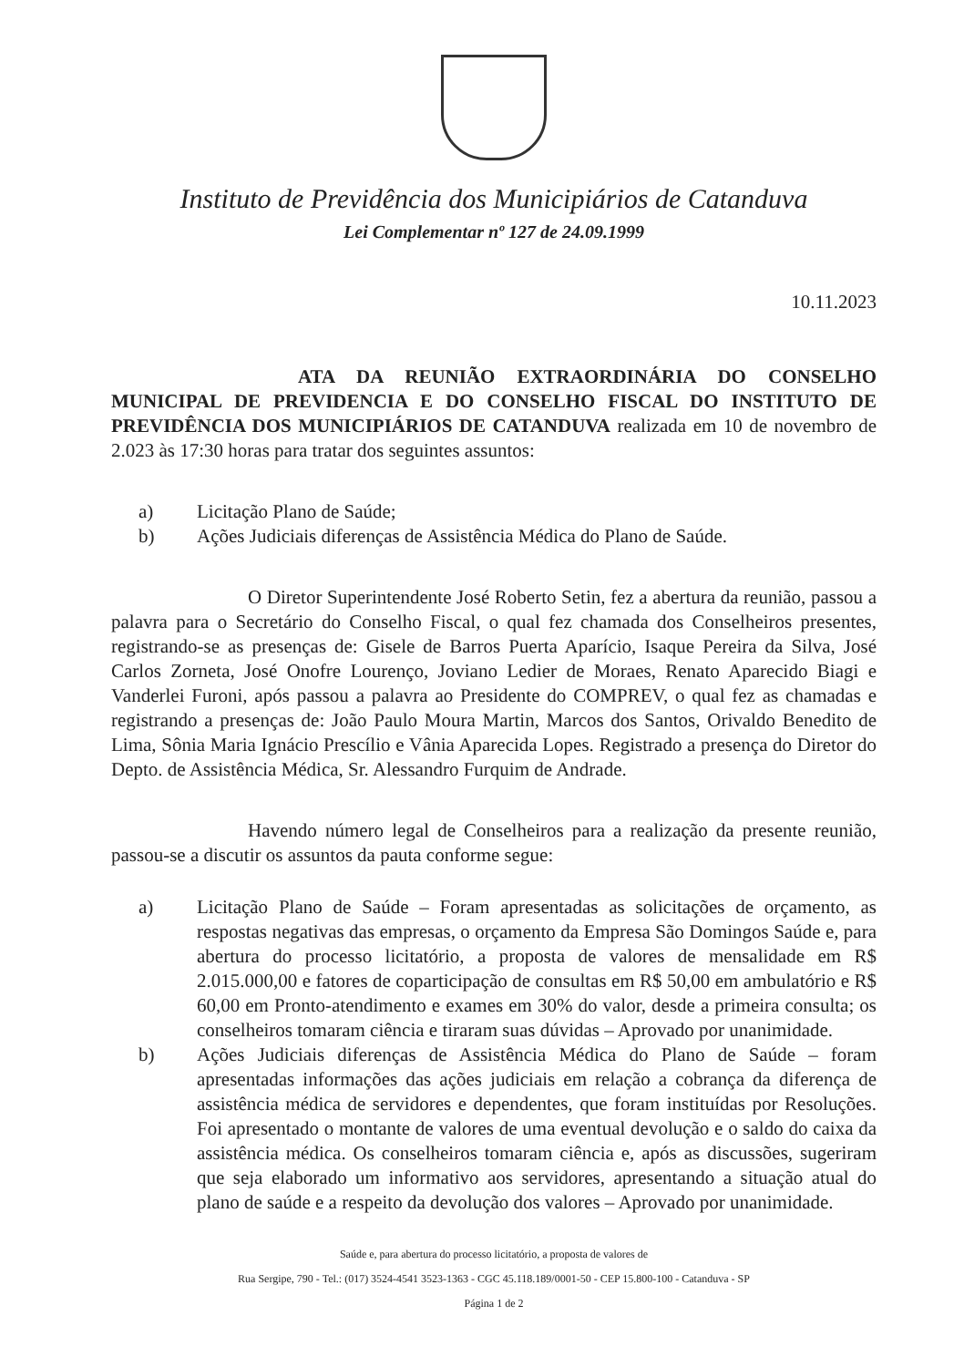Instituto de Previdência dos Municipiários de Catanduva
Lei Complementar nº 127 de 24.09.1999
10.11.2023
ATA DA REUNIÃO EXTRAORDINÁRIA DO CONSELHO MUNICIPAL DE PREVIDENCIA E DO CONSELHO FISCAL DO INSTITUTO DE PREVIDÊNCIA DOS MUNICIPIÁRIOS DE CATANDUVA realizada em 10 de novembro de 2.023 às 17:30 horas para tratar dos seguintes assuntos:
a) Licitação Plano de Saúde;
b) Ações Judiciais diferenças de Assistência Médica do Plano de Saúde.
O Diretor Superintendente José Roberto Setin, fez a abertura da reunião, passou a palavra para o Secretário do Conselho Fiscal, o qual fez chamada dos Conselheiros presentes, registrando-se as presenças de: Gisele de Barros Puerta Aparício, Isaque Pereira da Silva, José Carlos Zorneta, José Onofre Lourenço, Joviano Ledier de Moraes, Renato Aparecido Biagi e Vanderlei Furoni, após passou a palavra ao Presidente do COMPREV, o qual fez as chamadas e registrando a presenças de: João Paulo Moura Martin, Marcos dos Santos, Orivaldo Benedito de Lima, Sônia Maria Ignácio Prescílio e Vânia Aparecida Lopes. Registrado a presença do Diretor do Depto. de Assistência Médica, Sr. Alessandro Furquim de Andrade.
Havendo número legal de Conselheiros para a realização da presente reunião, passou-se a discutir os assuntos da pauta conforme segue:
a) Licitação Plano de Saúde – Foram apresentadas as solicitações de orçamento, as respostas negativas das empresas, o orçamento da Empresa São Domingos Saúde e, para abertura do processo licitatório, a proposta de valores de mensalidade em R$ 2.015.000,00 e fatores de coparticipação de consultas em R$ 50,00 em ambulatório e R$ 60,00 em Pronto-atendimento e exames em 30% do valor, desde a primeira consulta; os conselheiros tomaram ciência e tiraram suas dúvidas – Aprovado por unanimidade.
b) Ações Judiciais diferenças de Assistência Médica do Plano de Saúde – foram apresentadas informações das ações judiciais em relação a cobrança da diferença de assistência médica de servidores e dependentes, que foram instituídas por Resoluções. Foi apresentado o montante de valores de uma eventual devolução e o saldo do caixa da assistência médica. Os conselheiros tomaram ciência e, após as discussões, sugeriram que seja elaborado um informativo aos servidores, apresentando a situação atual do plano de saúde e a respeito da devolução dos valores – Aprovado por unanimidade.
Saúde e, para abertura do processo licitatório, a proposta de valores de
Rua Sergipe, 790 - Tel.: (017) 3524-4541 3523-1363 - CGC 45.118.189/0001-50 - CEP 15.800-100 - Catanduva - SP
Página 1 de 2